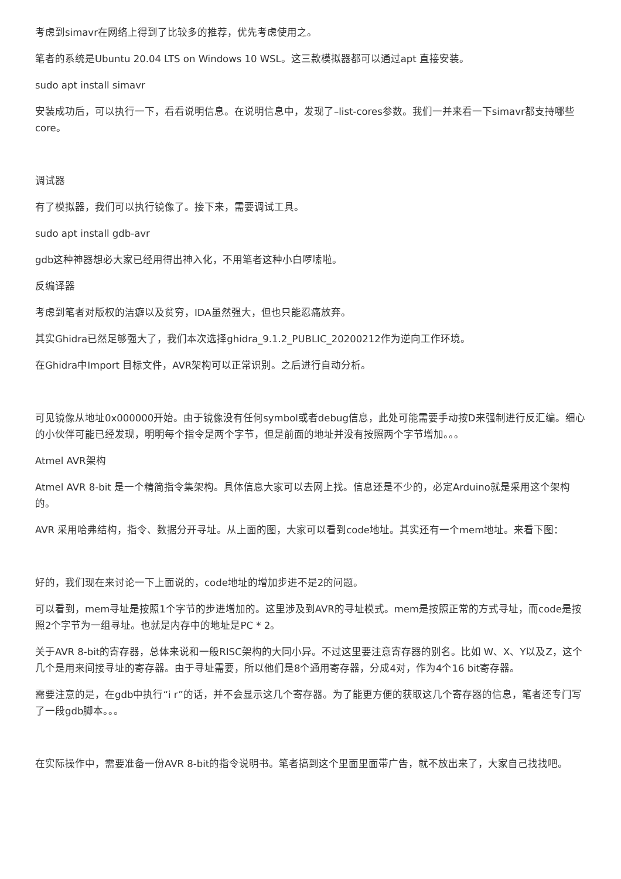考虑到simavr在网络上得到了比较多的推荐，优先考虑使用之。
笔者的系统是Ubuntu 20.04 LTS on Windows 10 WSL。这三款模拟器都可以通过apt 直接安装。
sudo apt install simavr
安装成功后，可以执行一下，看看说明信息。在说明信息中，发现了–list-cores参数。我们一并来看一下simavr都支持哪些core。
调试器
有了模拟器，我们可以执行镜像了。接下来，需要调试工具。
sudo apt install gdb-avr
gdb这种神器想必大家已经用得出神入化，不用笔者这种小白啰嗦啦。
反编译器
考虑到笔者对版权的洁癖以及贫穷，IDA虽然强大，但也只能忍痛放弃。
其实Ghidra已然足够强大了，我们本次选择ghidra_9.1.2_PUBLIC_20200212作为逆向工作环境。
在Ghidra中Import 目标文件，AVR架构可以正常识别。之后进行自动分析。
可见镜像从地址0x000000开始。由于镜像没有任何symbol或者debug信息，此处可能需要手动按D来强制进行反汇编。细心的小伙伴可能已经发现，明明每个指令是两个字节，但是前面的地址并没有按照两个字节增加。。。
Atmel AVR架构
Atmel AVR 8-bit 是一个精简指令集架构。具体信息大家可以去网上找。信息还是不少的，必定Arduino就是采用这个架构的。
AVR 采用哈弗结构，指令、数据分开寻址。从上面的图，大家可以看到code地址。其实还有一个mem地址。来看下图：
好的，我们现在来讨论一下上面说的，code地址的增加步进不是2的问题。
可以看到，mem寻址是按照1个字节的步进增加的。这里涉及到AVR的寻址模式。mem是按照正常的方式寻址，而code是按照2个字节为一组寻址。也就是内存中的地址是PC * 2。
关于AVR 8-bit的寄存器，总体来说和一般RISC架构的大同小异。不过这里要注意寄存器的别名。比如 W、X、Y以及Z，这个几个是用来间接寻址的寄存器。由于寻址需要，所以他们是8个通用寄存器，分成4对，作为4个16 bit寄存器。
需要注意的是，在gdb中执行“i r”的话，并不会显示这几个寄存器。为了能更方便的获取这几个寄存器的信息，笔者还专门写了一段gdb脚本。。。
在实际操作中，需要准备一份AVR 8-bit的指令说明书。笔者搞到这个里面里面带广告，就不放出来了，大家自己找找吧。